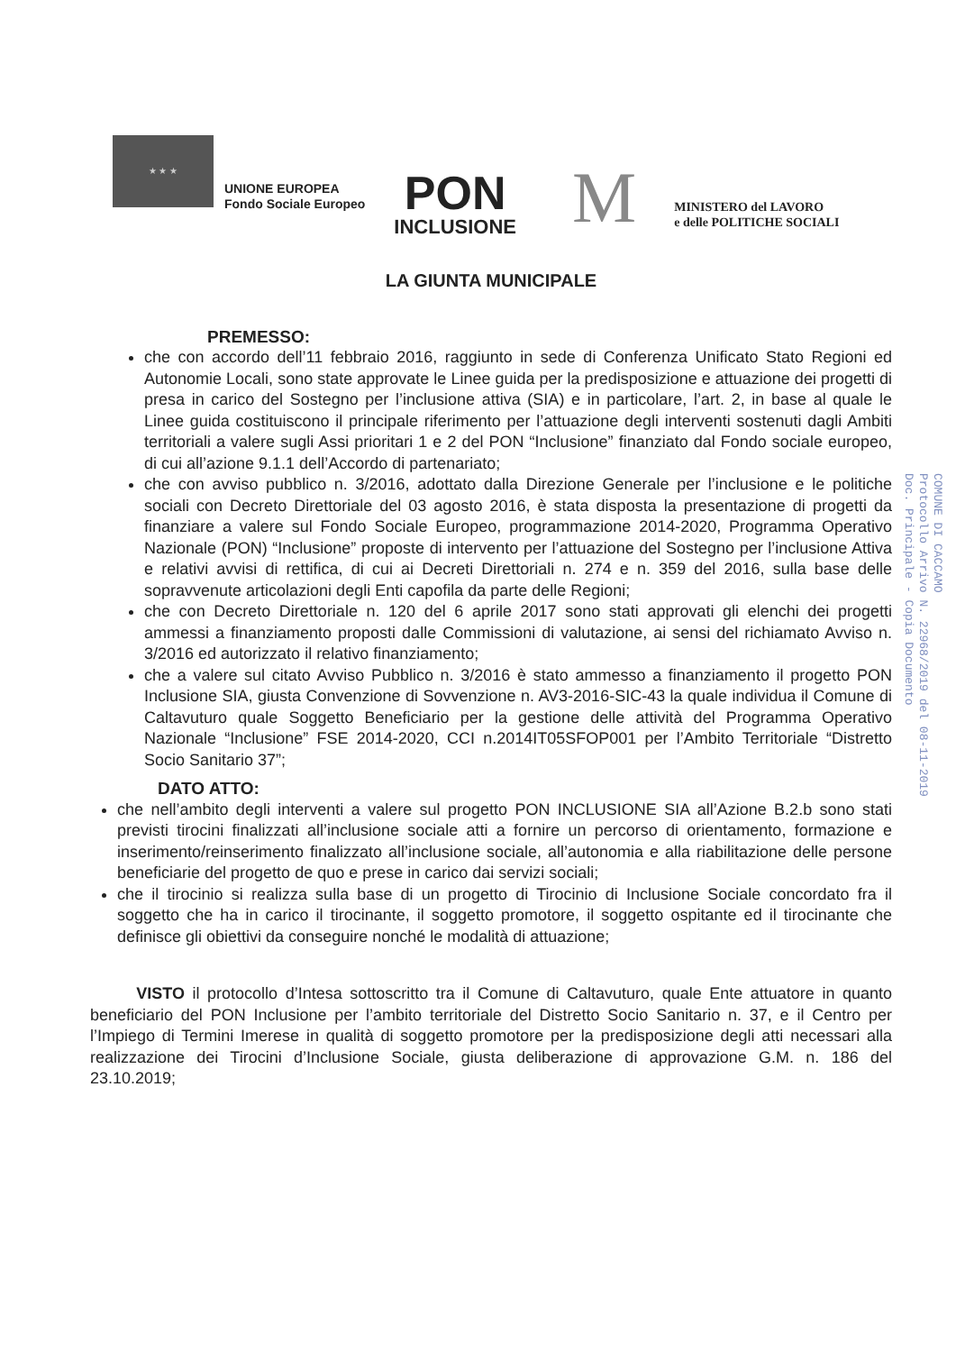★ ★ ★
UNIONE EUROPEA
Fondo Sociale Europeo
PON
INCLUSIONE
M
MINISTERO del LAVORO
e delle POLITICHE SOCIALI
COMUNE DI CACCAMO
Protocollo Arrivo N. 22968/2019 del 08-11-2019
Doc. Principale - Copia Documento
LA GIUNTA MUNICIPALE
PREMESSO:
che con accordo dell’11 febbraio 2016, raggiunto in sede di Conferenza Unificato Stato Regioni ed Autonomie Locali, sono state approvate le Linee guida per la predisposizione e attuazione dei progetti di presa in carico del Sostegno per l’inclusione attiva (SIA) e in particolare, l’art. 2, in base al quale le Linee guida costituiscono il principale riferimento per l’attuazione degli interventi sostenuti dagli Ambiti territoriali a valere sugli Assi prioritari 1 e 2 del PON “Inclusione” finanziato dal Fondo sociale europeo, di cui all’azione 9.1.1 dell’Accordo di partenariato;
che con avviso pubblico n. 3/2016, adottato dalla Direzione Generale per l’inclusione e le politiche sociali con Decreto Direttoriale del 03 agosto 2016, è stata disposta la presentazione di progetti da finanziare a valere sul Fondo Sociale Europeo, programmazione 2014-2020, Programma Operativo Nazionale (PON) “Inclusione” proposte di intervento per l’attuazione del Sostegno per l’inclusione Attiva e relativi avvisi di rettifica, di cui ai Decreti Direttoriali n. 274 e n. 359 del 2016, sulla base delle sopravvenute articolazioni degli Enti capofila da parte delle Regioni;
che con Decreto Direttoriale n. 120 del 6 aprile 2017 sono stati approvati gli elenchi dei progetti ammessi a finanziamento proposti dalle Commissioni di valutazione, ai sensi del richiamato Avviso n. 3/2016 ed autorizzato il relativo finanziamento;
che a valere sul citato Avviso Pubblico n. 3/2016 è stato ammesso a finanziamento il progetto PON Inclusione SIA, giusta Convenzione di Sovvenzione n. AV3-2016-SIC-43 la quale individua il Comune di Caltavuturo quale Soggetto Beneficiario per la gestione delle attività del Programma Operativo Nazionale “Inclusione” FSE 2014-2020, CCI n.2014IT05SFOP001 per l’Ambito Territoriale “Distretto Socio Sanitario 37”;
DATO ATTO:
che nell’ambito degli interventi a valere sul progetto PON INCLUSIONE SIA all’Azione B.2.b sono stati previsti tirocini finalizzati all’inclusione sociale atti a fornire un percorso di orientamento, formazione e inserimento/reinserimento finalizzato all’inclusione sociale, all’autonomia e alla riabilitazione delle persone beneficiarie del progetto de quo e prese in carico dai servizi sociali;
che il tirocinio si realizza sulla base di un progetto di Tirocinio di Inclusione Sociale concordato fra il soggetto che ha in carico il tirocinante, il soggetto promotore, il soggetto ospitante ed il tirocinante che definisce gli obiettivi da conseguire nonché le modalità di attuazione;
VISTO il protocollo d’Intesa sottoscritto tra il Comune di Caltavuturo, quale Ente attuatore in quanto beneficiario del PON Inclusione per l’ambito territoriale del Distretto Socio Sanitario n. 37, e il Centro per l’Impiego di Termini Imerese in qualità di soggetto promotore per la predisposizione degli atti necessari alla realizzazione dei Tirocini d’Inclusione Sociale, giusta deliberazione di approvazione G.M. n. 186 del 23.10.2019;